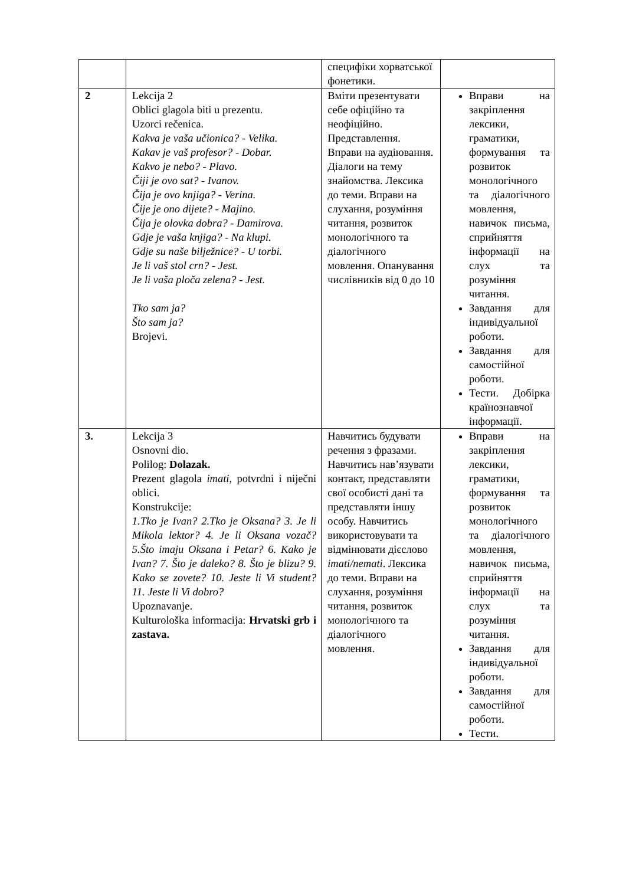| | | специфіки хорватської фонетики. | |
| 2 | Lekcija 2 Oblici glagola biti u prezentu. Uzorci rečenica. Kakva je vaša učionica? - Velika. Kakav je vaš profesor? - Dobar. Kakvo je nebo? - Plavo. Čiji je ovo sat? - Ivanov. Čija je ovo knjiga? - Verina. Čije je ono dijete? - Majino. Čija je olovka dobra? - Damirova. Gdje je vaša knjiga? - Na klupi. Gdje su naše bilježnice? - U torbi. Je li vaš stol crn? - Jest. Je li vaša ploča zelena? - Jest. Tko sam ja? Što sam ja? Brojevi. | Вміти презентувати себе офіційно та неофіційно. Представлення. Вправи на аудіювання. Діалоги на тему знайомства. Лексика до теми. Вправи на слухання, розуміння читання, розвиток монологічного та діалогічного мовлення. Опанування числівників від 0 до 10 | Вправи на закріплення лексики, граматики, формування та розвиток монологічного та діалогічного мовлення, навичок письма, сприйняття інформації на слух та розуміння читання. Завдання для індивідуальної роботи. Завдання для самостійної роботи. Тести. Добірка країнознавчої інформації. |
| 3. | Lekcija 3 Osnovni dio. Polilog: Dolazak. Prezent glagola imati, potvrdni i niječni oblici. Konstrukcije: 1.Tko je Ivan? 2.Tko je Oksana? 3. Je li Mikola lektor? 4. Je li Oksana vozač? 5.Što imaju Oksana i Petar? 6. Kako je Ivan? 7. Što je daleko? 8. Što je blizu? 9. Kako se zovete? 10. Jeste li Vi student? 11. Jeste li Vi dobro? Upoznavanje. Kulturološka informacija: Hrvatski grb i zastava. | Навчитись будувати речення з фразами. Навчитись нав’язувати контакт, представляти свої особисті дані та представляти іншу особу. Навчитись використовувати та відмінювати дієслово imati/nemati . Лексика до теми. Вправи на слухання, розуміння читання, розвиток монологічного та діалогічного мовлення. | Вправи на закріплення лексики, граматики, формування та розвиток монологічного та діалогічного мовлення, навичок письма, сприйняття інформації на слух та розуміння читання. Завдання для індивідуальної роботи. Завдання для самостійної роботи. Тести. |